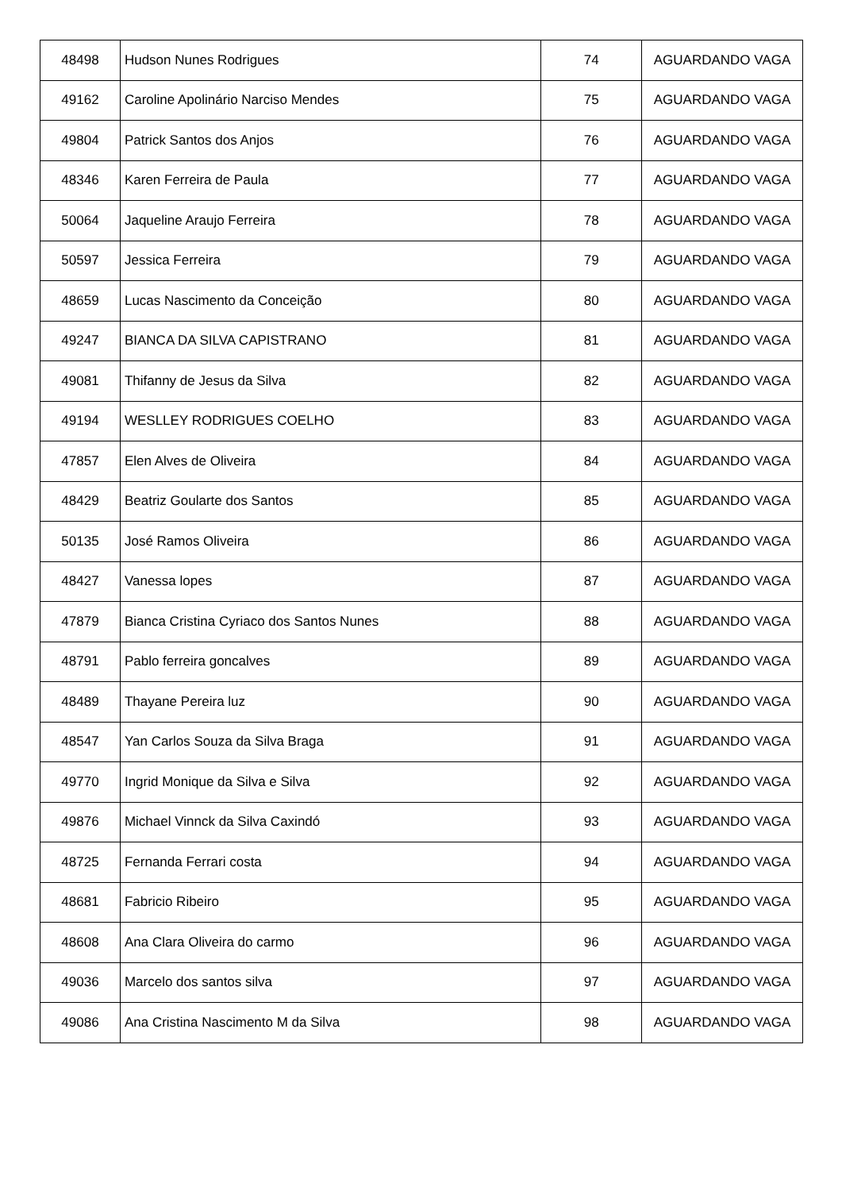| 48498 | Hudson Nunes Rodrigues | 74 | AGUARDANDO VAGA |
| 49162 | Caroline Apolinário Narciso Mendes | 75 | AGUARDANDO VAGA |
| 49804 | Patrick Santos dos Anjos | 76 | AGUARDANDO VAGA |
| 48346 | Karen Ferreira de Paula | 77 | AGUARDANDO VAGA |
| 50064 | Jaqueline Araujo Ferreira | 78 | AGUARDANDO VAGA |
| 50597 | Jessica Ferreira | 79 | AGUARDANDO VAGA |
| 48659 | Lucas Nascimento da Conceição | 80 | AGUARDANDO VAGA |
| 49247 | BIANCA DA SILVA CAPISTRANO | 81 | AGUARDANDO VAGA |
| 49081 | Thifanny de Jesus da Silva | 82 | AGUARDANDO VAGA |
| 49194 | WESLLEY RODRIGUES COELHO | 83 | AGUARDANDO VAGA |
| 47857 | Elen Alves de Oliveira | 84 | AGUARDANDO VAGA |
| 48429 | Beatriz Goularte dos Santos | 85 | AGUARDANDO VAGA |
| 50135 | José Ramos Oliveira | 86 | AGUARDANDO VAGA |
| 48427 | Vanessa lopes | 87 | AGUARDANDO VAGA |
| 47879 | Bianca Cristina Cyriaco dos Santos Nunes | 88 | AGUARDANDO VAGA |
| 48791 | Pablo ferreira goncalves | 89 | AGUARDANDO VAGA |
| 48489 | Thayane Pereira luz | 90 | AGUARDANDO VAGA |
| 48547 | Yan Carlos Souza da Silva Braga | 91 | AGUARDANDO VAGA |
| 49770 | Ingrid Monique da Silva e Silva | 92 | AGUARDANDO VAGA |
| 49876 | Michael Vinnck da Silva Caxindó | 93 | AGUARDANDO VAGA |
| 48725 | Fernanda Ferrari costa | 94 | AGUARDANDO VAGA |
| 48681 | Fabricio Ribeiro | 95 | AGUARDANDO VAGA |
| 48608 | Ana Clara Oliveira do carmo | 96 | AGUARDANDO VAGA |
| 49036 | Marcelo dos santos silva | 97 | AGUARDANDO VAGA |
| 49086 | Ana Cristina Nascimento M da Silva | 98 | AGUARDANDO VAGA |